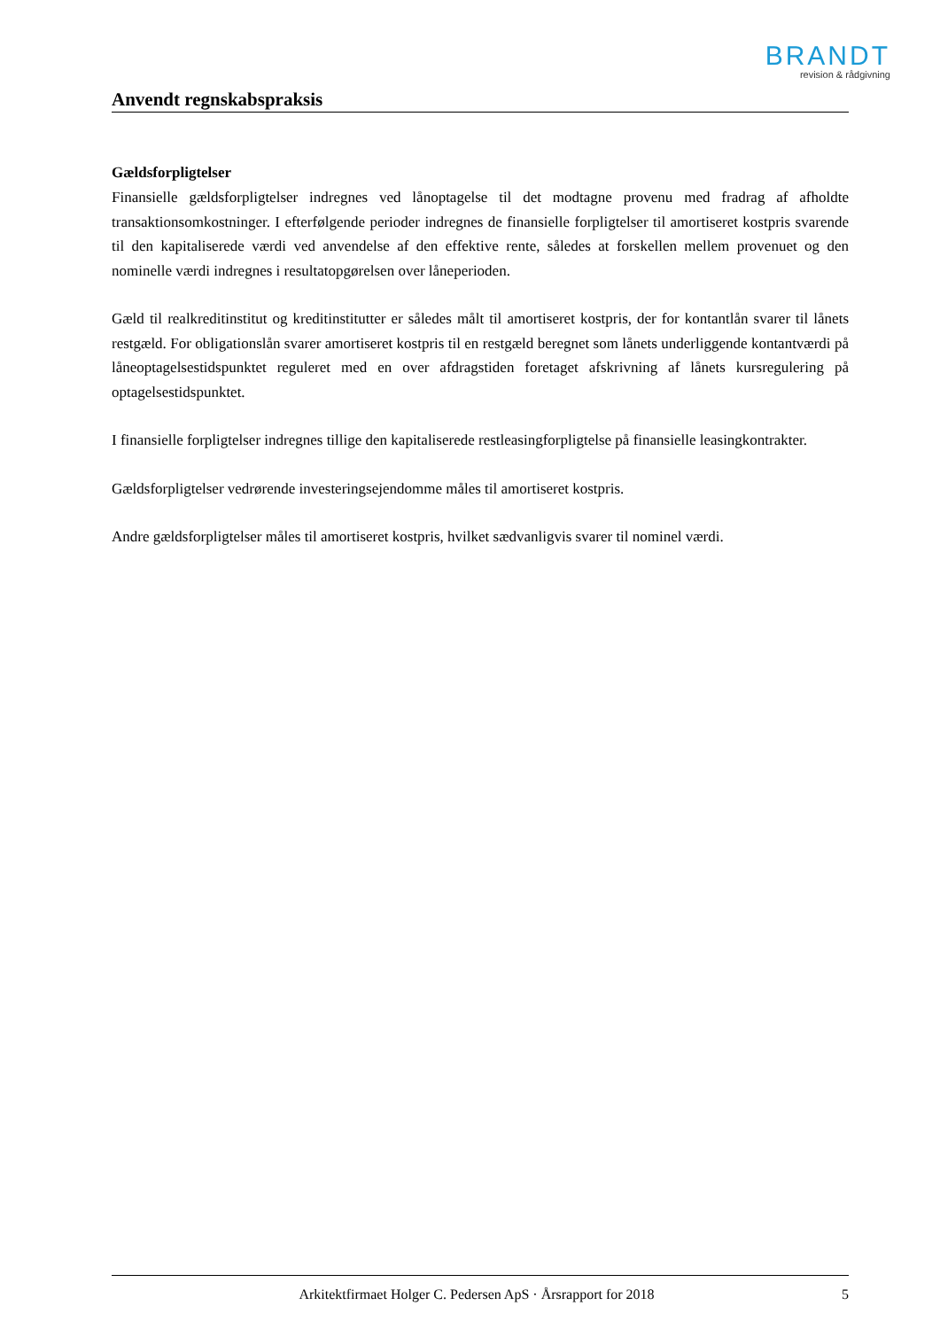BRANDT
revision & rådgivning
Anvendt regnskabspraksis
Gældsforpligtelser
Finansielle gældsforpligtelser indregnes ved lånoptagelse til det modtagne provenu med fradrag af afholdte transaktionsomkostninger. I efterfølgende perioder indregnes de finansielle forpligtelser til amortiseret kostpris svarende til den kapitaliserede værdi ved anvendelse af den effektive rente, således at forskellen mellem provenuet og den nominelle værdi indregnes i resultatopgørelsen over låneperioden.
Gæld til realkreditinstitut og kreditinstitutter er således målt til amortiseret kostpris, der for kontantlån svarer til lånets restgæld. For obligationslån svarer amortiseret kostpris til en restgæld beregnet som lånets underliggende kontantværdi på låneoptagelsestidspunktet reguleret med en over afdragstiden foretaget afskrivning af lånets kursregulering på optagelsestidspunktet.
I finansielle forpligtelser indregnes tillige den kapitaliserede restleasingforpligtelse på finansielle leasingkontrakter.
Gældsforpligtelser vedrørende investeringsejendomme måles til amortiseret kostpris.
Andre gældsforpligtelser måles til amortiseret kostpris, hvilket sædvanligvis svarer til nominel værdi.
Arkitektfirmaet Holger C. Pedersen ApS · Årsrapport for 2018 5